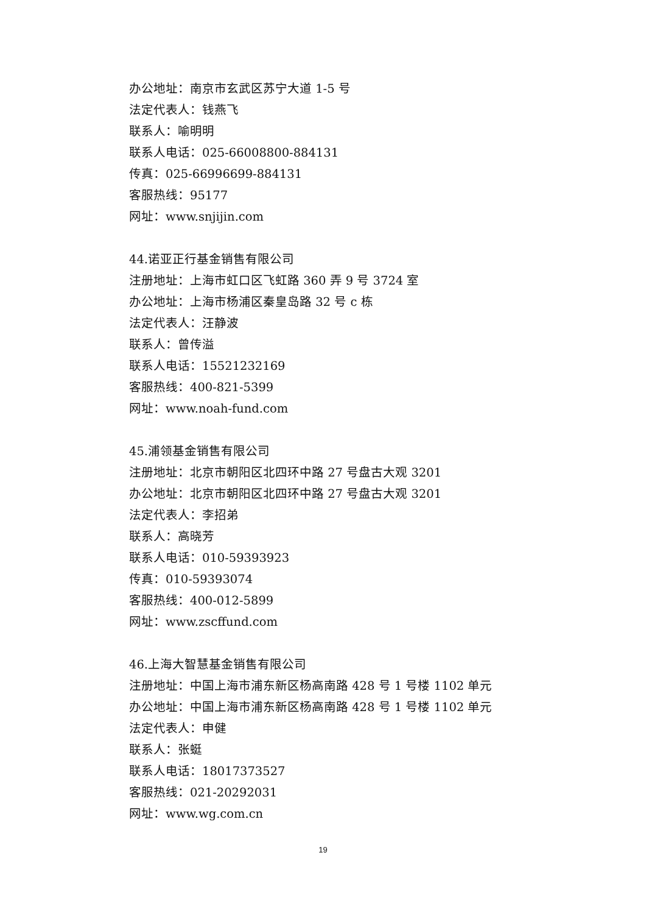办公地址：南京市玄武区苏宁大道 1-5 号
法定代表人：钱燕飞
联系人：喻明明
联系人电话：025-66008800-884131
传真：025-66996699-884131
客服热线：95177
网址：www.snjijin.com
44.诺亚正行基金销售有限公司
注册地址：上海市虹口区飞虹路 360 弄 9 号 3724 室
办公地址：上海市杨浦区秦皇岛路 32 号 c 栋
法定代表人：汪静波
联系人：曾传溢
联系人电话：15521232169
客服热线：400-821-5399
网址：www.noah-fund.com
45.浦领基金销售有限公司
注册地址：北京市朝阳区北四环中路 27 号盘古大观 3201
办公地址：北京市朝阳区北四环中路 27 号盘古大观 3201
法定代表人：李招弟
联系人：高晓芳
联系人电话：010-59393923
传真：010-59393074
客服热线：400-012-5899
网址：www.zscffund.com
46.上海大智慧基金销售有限公司
注册地址：中国上海市浦东新区杨高南路 428 号 1 号楼 1102 单元
办公地址：中国上海市浦东新区杨高南路 428 号 1 号楼 1102 单元
法定代表人：申健
联系人：张蜓
联系人电话：18017373527
客服热线：021-20292031
网址：www.wg.com.cn
19